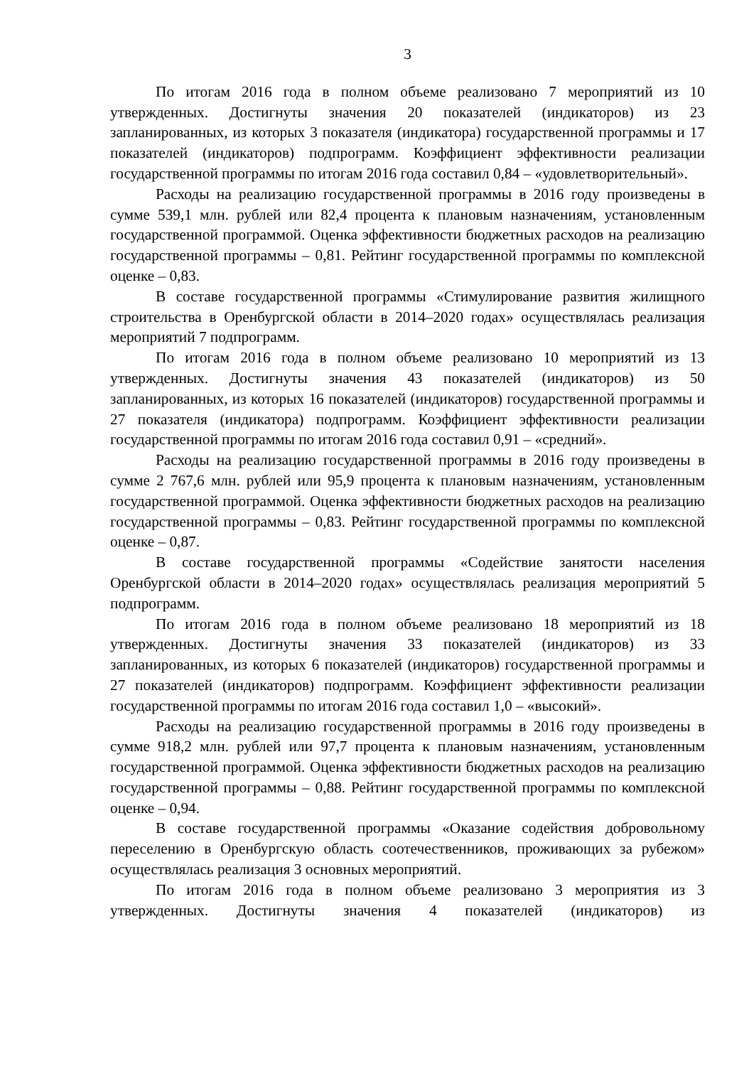3
По итогам 2016 года в полном объеме реализовано 7 мероприятий из 10 утвержденных. Достигнуты значения 20 показателей (индикаторов) из 23 запланированных, из которых 3 показателя (индикатора) государственной программы и 17 показателей (индикаторов) подпрограмм. Коэффициент эффективности реализации государственной программы по итогам 2016 года составил 0,84 – «удовлетворительный».
Расходы на реализацию государственной программы в 2016 году произведены в сумме 539,1 млн. рублей или 82,4 процента к плановым назначениям, установленным государственной программой. Оценка эффективности бюджетных расходов на реализацию государственной программы – 0,81. Рейтинг государственной программы по комплексной оценке – 0,83.
В составе государственной программы «Стимулирование развития жилищного строительства в Оренбургской области в 2014–2020 годах» осуществлялась реализация мероприятий 7 подпрограмм.
По итогам 2016 года в полном объеме реализовано 10 мероприятий из 13 утвержденных. Достигнуты значения 43 показателей (индикаторов) из 50 запланированных, из которых 16 показателей (индикаторов) государственной программы и 27 показателя (индикатора) подпрограмм. Коэффициент эффективности реализации государственной программы по итогам 2016 года составил 0,91 – «средний».
Расходы на реализацию государственной программы в 2016 году произведены в сумме 2 767,6 млн. рублей или 95,9 процента к плановым назначениям, установленным государственной программой. Оценка эффективности бюджетных расходов на реализацию государственной программы – 0,83. Рейтинг государственной программы по комплексной оценке – 0,87.
В составе государственной программы «Содействие занятости населения Оренбургской области в 2014–2020 годах» осуществлялась реализация мероприятий 5 подпрограмм.
По итогам 2016 года в полном объеме реализовано 18 мероприятий из 18 утвержденных. Достигнуты значения 33 показателей (индикаторов) из 33 запланированных, из которых 6 показателей (индикаторов) государственной программы и 27 показателей (индикаторов) подпрограмм. Коэффициент эффективности реализации государственной программы по итогам 2016 года составил 1,0 – «высокий».
Расходы на реализацию государственной программы в 2016 году произведены в сумме 918,2 млн. рублей или 97,7 процента к плановым назначениям, установленным государственной программой. Оценка эффективности бюджетных расходов на реализацию государственной программы – 0,88. Рейтинг государственной программы по комплексной оценке – 0,94.
В составе государственной программы «Оказание содействия добровольному переселению в Оренбургскую область соотечественников, проживающих за рубежом» осуществлялась реализация 3 основных мероприятий.
По итогам 2016 года в полном объеме реализовано 3 мероприятия из 3 утвержденных. Достигнуты значения 4 показателей (индикаторов) из